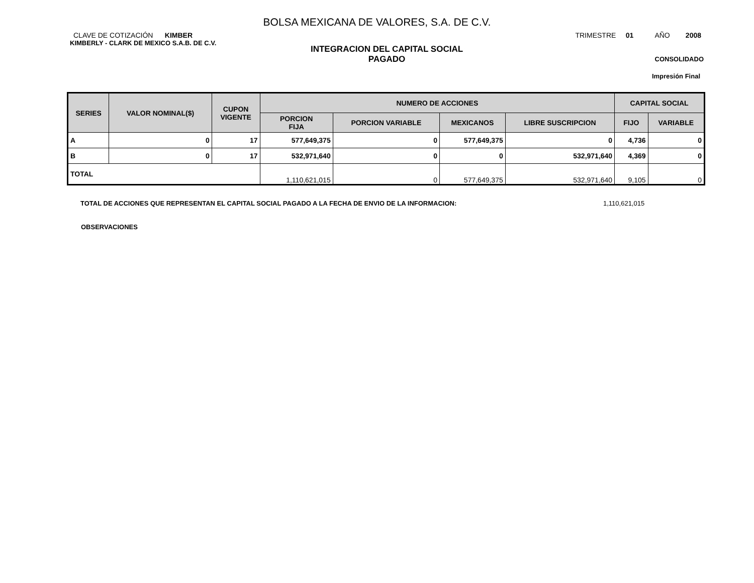BOLSA MEXICANA DE VALORES, S.A. DE C.V.
CLAVE DE COTIZACIÓN KIMBER
TRIMESTRE 01 AÑO 2008
KIMBERLY - CLARK DE MEXICO S.A.B. DE C.V.
INTEGRACION DEL CAPITAL SOCIAL
PAGADO
CONSOLIDADO
Impresión Final
| SERIES | VALOR NOMINAL($) | CUPON VIGENTE | NUMERO DE ACCIONES | | | | CAPITAL SOCIAL | |
| --- | --- | --- | --- | --- | --- | --- | --- | --- |
| | | | PORCION FIJA | PORCION VARIABLE | MEXICANOS | LIBRE SUSCRIPCION | FIJO | VARIABLE |
| A | 0 | 17 | 577,649,375 | 0 | 577,649,375 | 0 | 4,736 | 0 |
| B | 0 | 17 | 532,971,640 | 0 | 0 | 532,971,640 | 4,369 | 0 |
| TOTAL | | | 1,110,621,015 | 0 | 577,649,375 | 532,971,640 | 9,105 | 0 |
TOTAL DE ACCIONES QUE REPRESENTAN EL CAPITAL SOCIAL PAGADO A LA FECHA DE ENVIO DE LA INFORMACION: 1,110,621,015
OBSERVACIONES